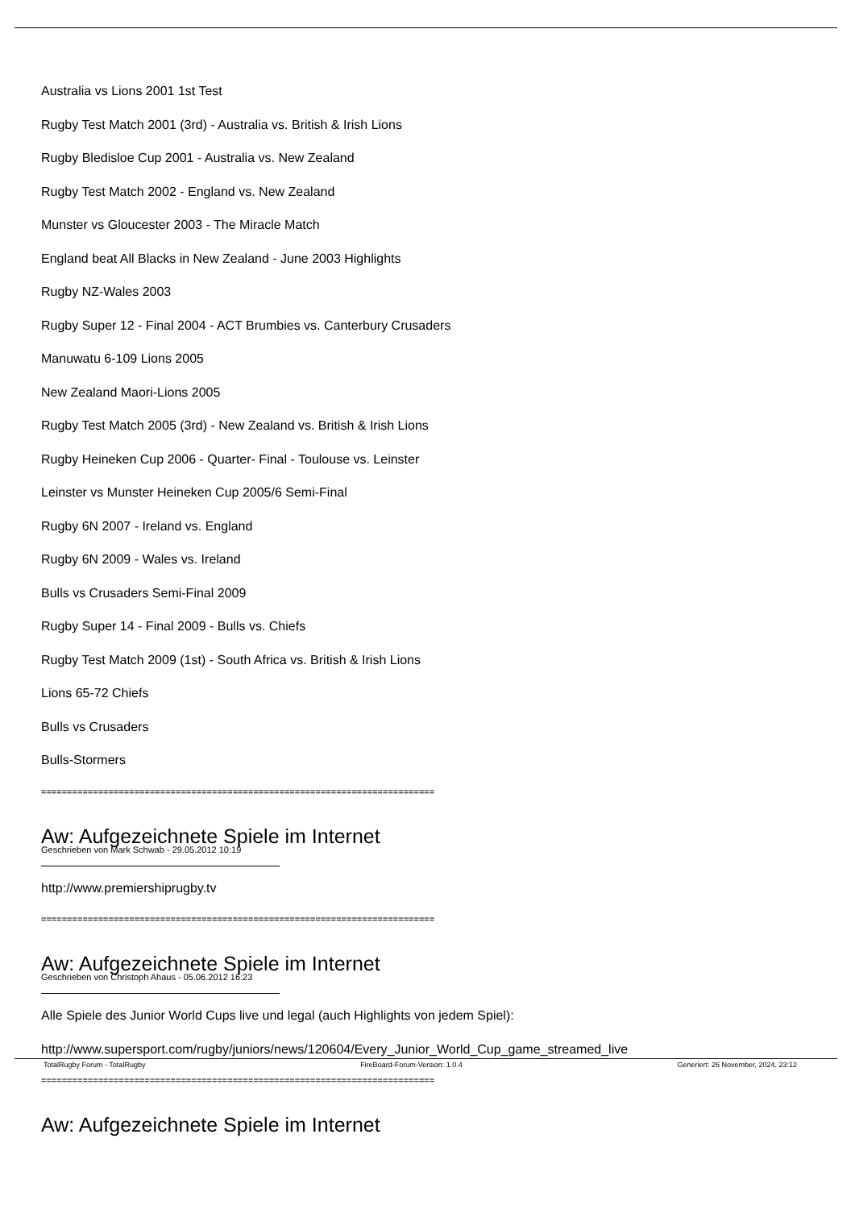Australia vs Lions 2001 1st Test
Rugby Test Match 2001 (3rd) - Australia vs. British & Irish Lions
Rugby Bledisloe Cup 2001 - Australia vs. New Zealand
Rugby Test Match 2002 - England vs. New Zealand
Munster vs Gloucester 2003 - The Miracle Match
England beat All Blacks in New Zealand - June 2003 Highlights
Rugby NZ-Wales 2003
Rugby Super 12 - Final 2004 - ACT Brumbies vs. Canterbury Crusaders
Manuwatu 6-109 Lions 2005
New Zealand Maori-Lions 2005
Rugby Test Match 2005 (3rd) - New Zealand vs. British & Irish Lions
Rugby Heineken Cup 2006 - Quarter- Final - Toulouse vs. Leinster
Leinster vs Munster Heineken Cup 2005/6 Semi-Final
Rugby 6N 2007 - Ireland vs. England
Rugby 6N 2009 - Wales vs. Ireland
Bulls vs Crusaders Semi-Final 2009
Rugby Super 14 - Final 2009 - Bulls vs. Chiefs
Rugby Test Match 2009 (1st) - South Africa vs. British & Irish Lions
Lions 65-72 Chiefs
Bulls vs Crusaders
Bulls-Stormers
============================================================================
Aw: Aufgezeichnete Spiele im Internet
Geschrieben von Mark Schwab - 29.05.2012 10:19
http://www.premiershiprugby.tv
============================================================================
Aw: Aufgezeichnete Spiele im Internet
Geschrieben von Christoph Ahaus - 05.06.2012 16:23
Alle Spiele des Junior World Cups live und legal (auch Highlights von jedem Spiel):
http://www.supersport.com/rugby/juniors/news/120604/Every_Junior_World_Cup_game_streamed_live
============================================================================
Aw: Aufgezeichnete Spiele im Internet
TotalRugby Forum - TotalRugby FireBoard-Forum-Version: 1.0.4 Generiert: 26 November, 2024, 23:12